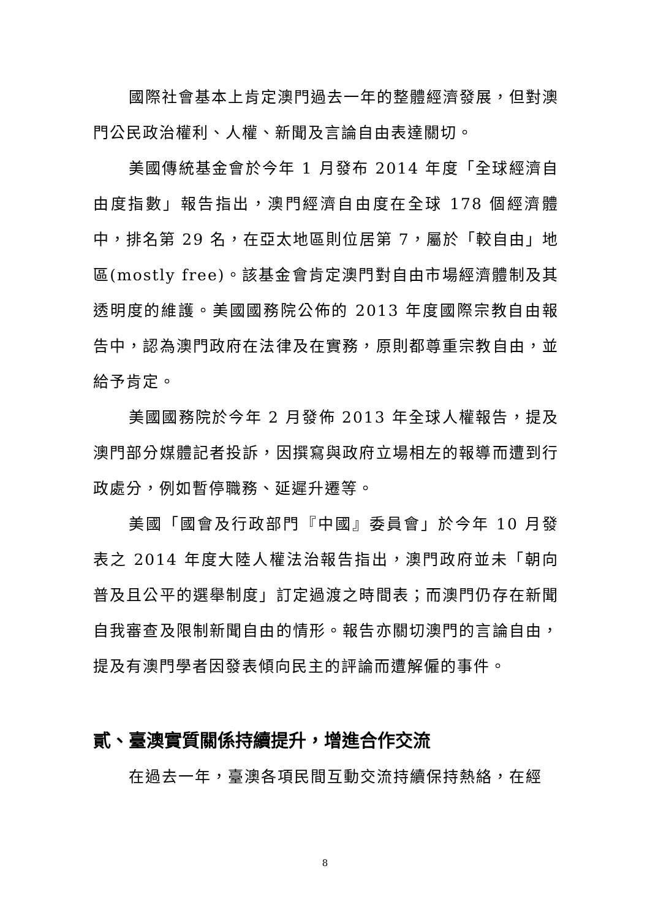國際社會基本上肯定澳門過去一年的整體經濟發展，但對澳門公民政治權利、人權、新聞及言論自由表達關切。
美國傳統基金會於今年 1 月發布 2014 年度「全球經濟自由度指數」報告指出，澳門經濟自由度在全球 178 個經濟體中，排名第 29 名，在亞太地區則位居第 7，屬於「較自由」地區(mostly free)。該基金會肯定澳門對自由市場經濟體制及其透明度的維護。美國國務院公佈的 2013 年度國際宗教自由報告中，認為澳門政府在法律及在實務，原則都尊重宗教自由，並給予肯定。
美國國務院於今年 2 月發佈 2013 年全球人權報告，提及澳門部分媒體記者投訴，因撰寫與政府立場相左的報導而遭到行政處分，例如暫停職務、延遲升遷等。
美國「國會及行政部門『中國』委員會」於今年 10 月發表之 2014 年度大陸人權法治報告指出，澳門政府並未「朝向普及且公平的選舉制度」訂定過渡之時間表；而澳門仍存在新聞自我審查及限制新聞自由的情形。報告亦關切澳門的言論自由，提及有澳門學者因發表傾向民主的評論而遭解僱的事件。
貳、臺澳實質關係持續提升，增進合作交流
在過去一年，臺澳各項民間互動交流持續保持熱絡，在經
8